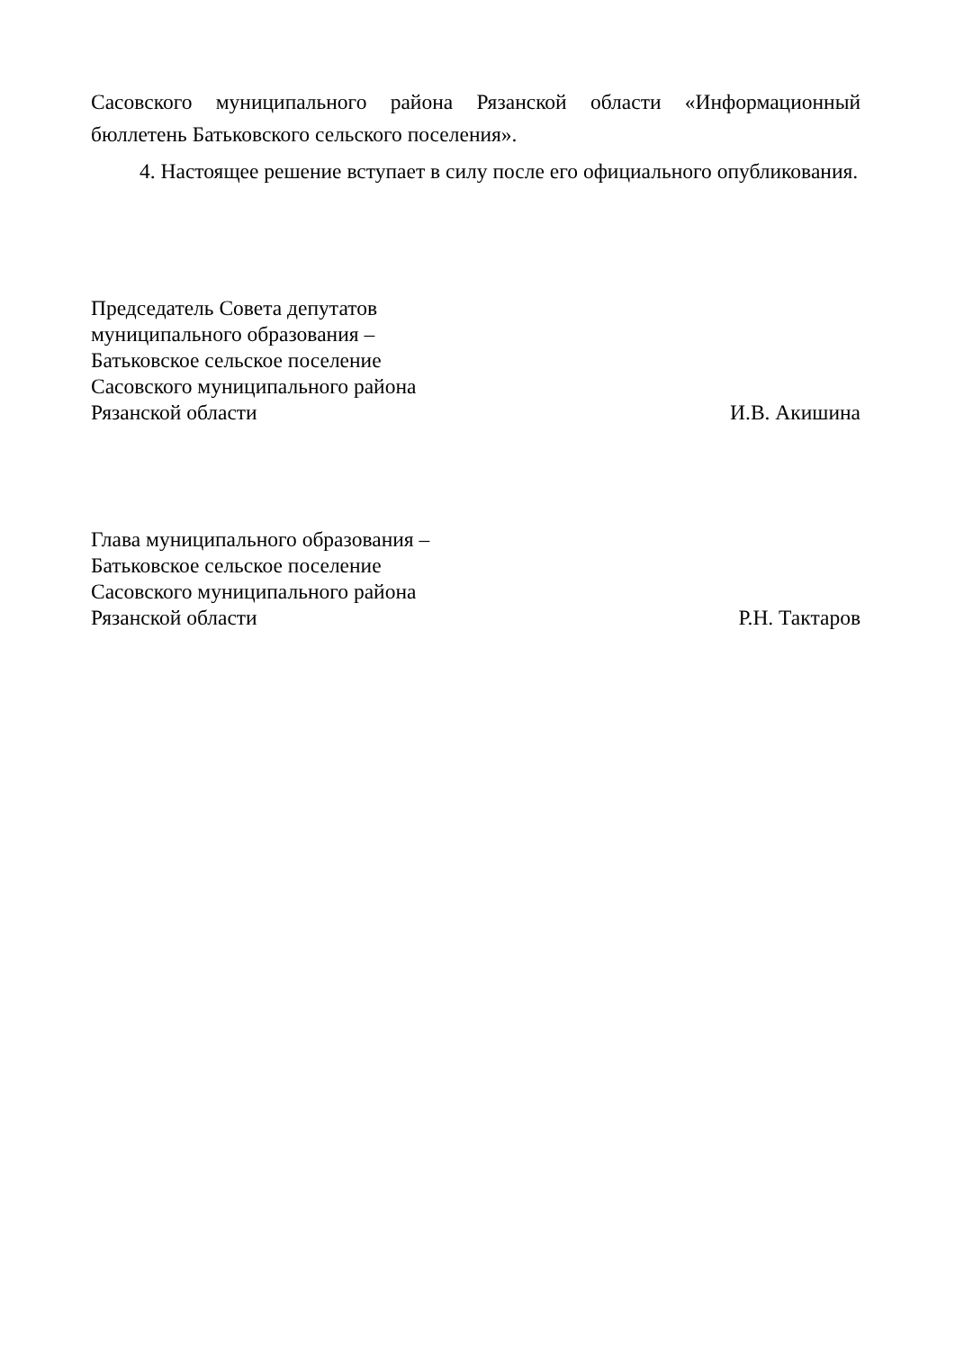Сасовского муниципального района Рязанской области «Информационный
бюллетень Батьковского сельского поселения».
4. Настоящее решение вступает в силу после его официального опубликования.
Председатель Совета депутатов
муниципального образования –
Батьковское сельское поселение
Сасовского муниципального района
Рязанской области
И.В. Акишина
Глава муниципального образования –
Батьковское сельское поселение
Сасовского муниципального района
Рязанской области
Р.Н. Тактаров